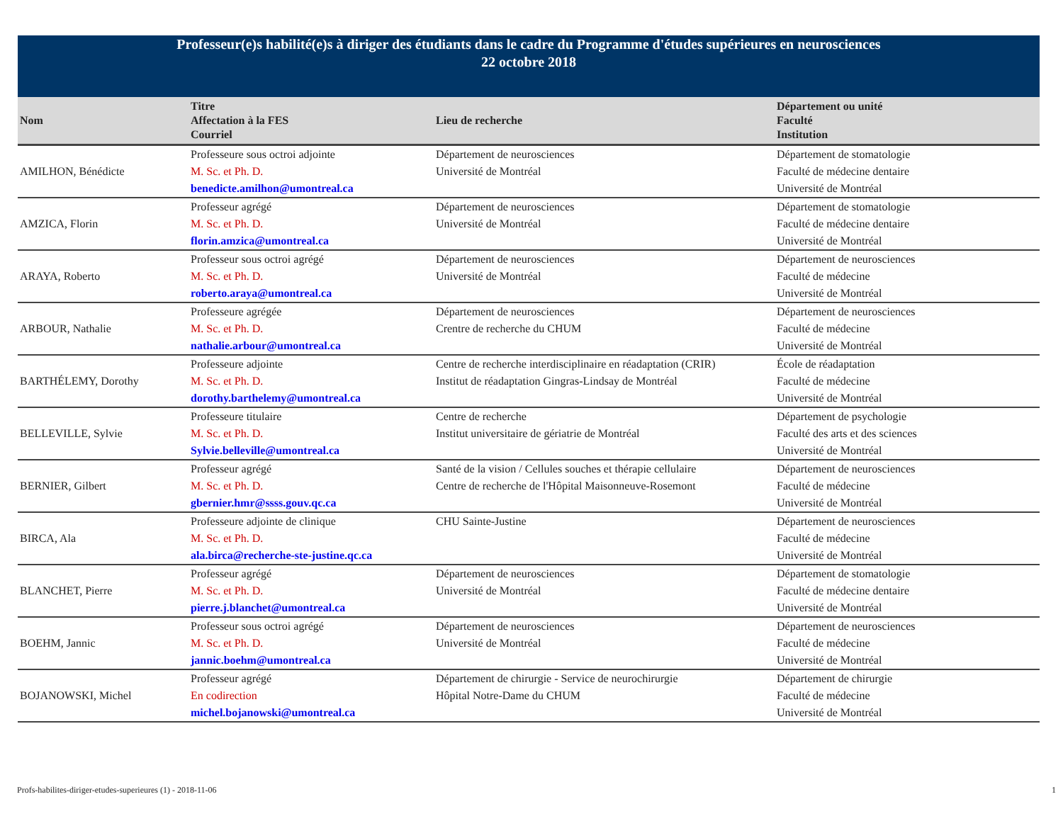Professeur(e)s habilité(e)s à diriger des étudiants dans le cadre du Programme d'études supérieures en neurosciences
22 octobre 2018
| Nom | Titre Affectation à la FES Courriel | Lieu de recherche | Département ou unité Faculté Institution |
| --- | --- | --- | --- |
| AMILHON, Bénédicte | Professeure sous octroi adjointe M. Sc. et Ph. D. benedicte.amilhon@umontreal.ca | Département de neurosciences Université de Montréal | Département de stomatologie Faculté de médecine dentaire Université de Montréal |
| AMZICA, Florin | Professeur agrégé M. Sc. et Ph. D. florin.amzica@umontreal.ca | Département de neurosciences Université de Montréal | Département de stomatologie Faculté de médecine dentaire Université de Montréal |
| ARAYA, Roberto | Professeur sous octroi agrégé M. Sc. et Ph. D. roberto.araya@umontreal.ca | Département de neurosciences Université de Montréal | Département de neurosciences Faculté de médecine Université de Montréal |
| ARBOUR, Nathalie | Professeure agrégée M. Sc. et Ph. D. nathalie.arbour@umontreal.ca | Département de neurosciences Crentre de recherche du CHUM | Département de neurosciences Faculté de médecine Université de Montréal |
| BARTHÉLEMY, Dorothy | Professeure adjointe M. Sc. et Ph. D. dorothy.barthelemy@umontreal.ca | Centre de recherche interdisciplinaire en réadaptation (CRIR) Institut de réadaptation Gingras-Lindsay de Montréal | École de réadaptation Faculté de médecine Université de Montréal |
| BELLEVILLE, Sylvie | Professeure titulaire M. Sc. et Ph. D. Sylvie.belleville@umontreal.ca | Centre de recherche Institut universitaire de gériatrie de Montréal | Département de psychologie Faculté des arts et des sciences Université de Montréal |
| BERNIER, Gilbert | Professeur agrégé M. Sc. et Ph. D. gbernier.hmr@ssss.gouv.qc.ca | Santé de la vision / Cellules souches et thérapie cellulaire Centre de recherche de l'Hôpital Maisonneuve-Rosemont | Département de neurosciences Faculté de médecine Université de Montréal |
| BIRCA, Ala | Professeure adjointe de clinique M. Sc. et Ph. D. ala.birca@recherche-ste-justine.qc.ca | CHU Sainte-Justine | Département de neurosciences Faculté de médecine Université de Montréal |
| BLANCHET, Pierre | Professeur agrégé M. Sc. et Ph. D. pierre.j.blanchet@umontreal.ca | Département de neurosciences Université de Montréal | Département de stomatologie Faculté de médecine dentaire Université de Montréal |
| BOEHM, Jannic | Professeur sous octroi agrégé M. Sc. et Ph. D. jannic.boehm@umontreal.ca | Département de neurosciences Université de Montréal | Département de neurosciences Faculté de médecine Université de Montréal |
| BOJANOWSKI, Michel | Professeur agrégé En codirection michel.bojanowski@umontreal.ca | Département de chirurgie - Service de neurochirurgie Hôpital Notre-Dame du CHUM | Département de chirurgie Faculté de médecine Université de Montréal |
Profs-habilites-diriger-etudes-superieures (1) - 2018-11-06
1